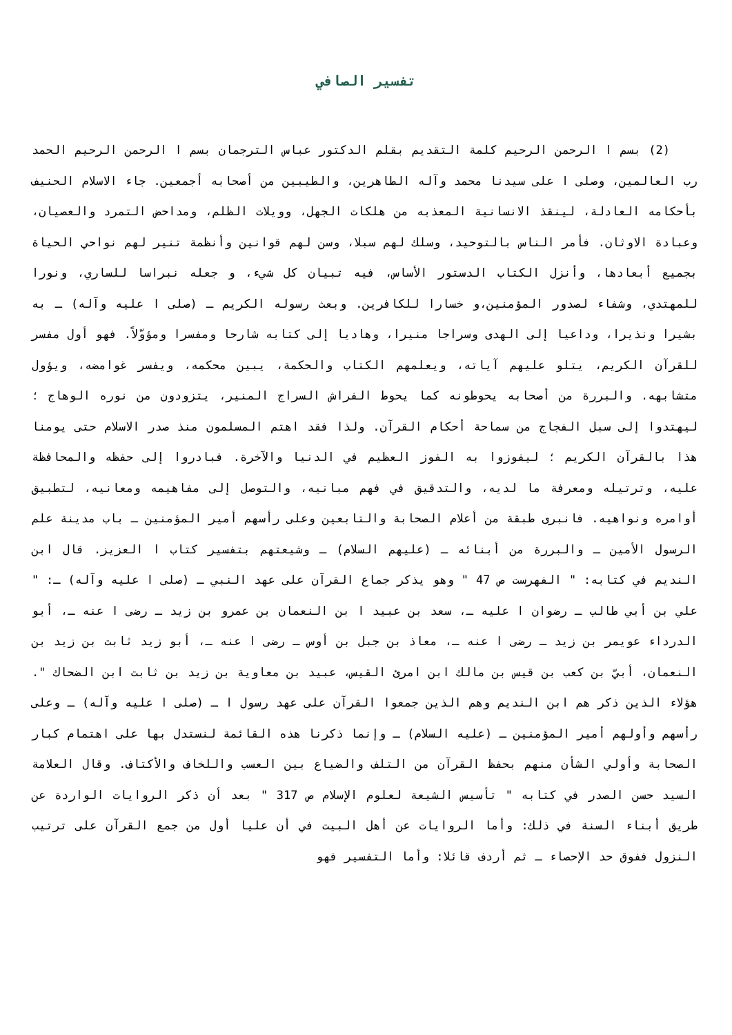تفسير الصافي
(2) بسم ا الرحمن الرحيم كلمة التقديم بقلم الدكتور عباس الترجمان بسم ا الرحمن الرحيم الحمد رب العالمين، وصلى ا على سيدنا محمد وآله الطاهرين، والطيبين من أصحابه أجمعين. جاء الاسلام الحنيف بأحكامه العادلة، لينقذ الانسانية المعذبه من هلكات الجهل، وويلات الظلم، ومداحض التمرد والعصيان، وعبادة الاوثان. فأمر الناس بالتوحيد، وسلك لهم سبلا، وسن لهم قوانين وأنظمة تنير لهم نواحي الحياة بجميع أبعادها، وأنزل الكتاب الدستور الأساس، فيه تبيان كل شيء، و جعله نبراسا للساري، ونورا للمهتدي، وشفاء لصدور المؤمنين،و خسارا للكافرين. وبعث رسوله الكريم ـ (صلى ا عليه وآله) ـ به بشيرا ونذيرا، وداعيا إلى الهدى وسراجا منيرا، وهاديا إلى كتابه شارحا ومفسرا ومؤوّلاً. فهو أول مفسر للقرآن الكريم، يتلو عليهم آياته، ويعلمهم الكتاب والحكمة، يبين محكمه، ويفسر غوامضه، ويؤول متشابهه. والبررة من أصحابه يحوطونه كما يحوط الفراش السراج المنير، يتزودون من نوره الوهاج ؛ ليهتدوا إلى سبل الفجاج من سماحة أحكام القرآن. ولذا فقد اهتم المسلمون منذ صدر الاسلام حتى يومنا هذا بالقرآن الكريم ؛ ليفوزوا به الفوز العظيم في الدنيا والآخرة. فبادروا إلى حفظه والمحافظة عليه، وترتيله ومعرفة ما لديه، والتدقيق في فهم مبانيه، والتوصل إلى مفاهيمه ومعانيه، لتطبيق أوامره ونواهيه. فانبرى طبقة من أعلام الصحابة والتابعين وعلى رأسهم أمير المؤمنين ـ باب مدينة علم الرسول الأمين ـ والبررة من أبنائه ـ (عليهم السلام) ـ وشيعتهم بتفسير كتاب ا العزيز. قال ابن النديم في كتابه: " الفهرست ص 47 " وهو يذكر جماع القرآن على عهد النبي ـ (صلى ا عليه وآله) ـ: " علي بن أبي طالب ـ رضوان ا عليه ـ، سعد بن عبيد ا بن النعمان بن عمرو بن زيد ـ رضى ا عنه ـ، أبو الدرداء عويمر بن زيد ـ رضى ا عنه ـ، معاذ بن جبل بن أوس ـ رضى ا عنه ـ، أبو زيد ثابت بن زيد بن النعمان، أبيّ بن كعب بن قيس بن مالك ابن امرئ القيس، عبيد بن معاوية بن زيد بن ثابت ابن الضحاك ". هؤلاء الذين ذكر هم ابن النديم وهم الذين جمعوا القرآن على عهد رسول ا ـ (صلى ا عليه وآله) ـ وعلى رأسهم وأولهم أمير المؤمنين ـ (عليه السلام) ـ وإنما ذكرنا هذه القائمة لنستدل بها على اهتمام كبار الصحابة وأولي الشأن منهم بحفظ القرآن من التلف والضياع بين العسب واللخاف والأكتاف. وقال العلامة السيد حسن الصدر في كتابه " تأسيس الشيعة لعلوم الإسلام ص 317 " بعد أن ذكر الروايات الواردة عن طريق أبناء السنة في ذلك: وأما الروايات عن أهل البيت في أن عليا أول من جمع القرآن على ترتيب النزول ففوق حد الإحصاء ـ ثم أردف قائلا: وأما التفسير فهو